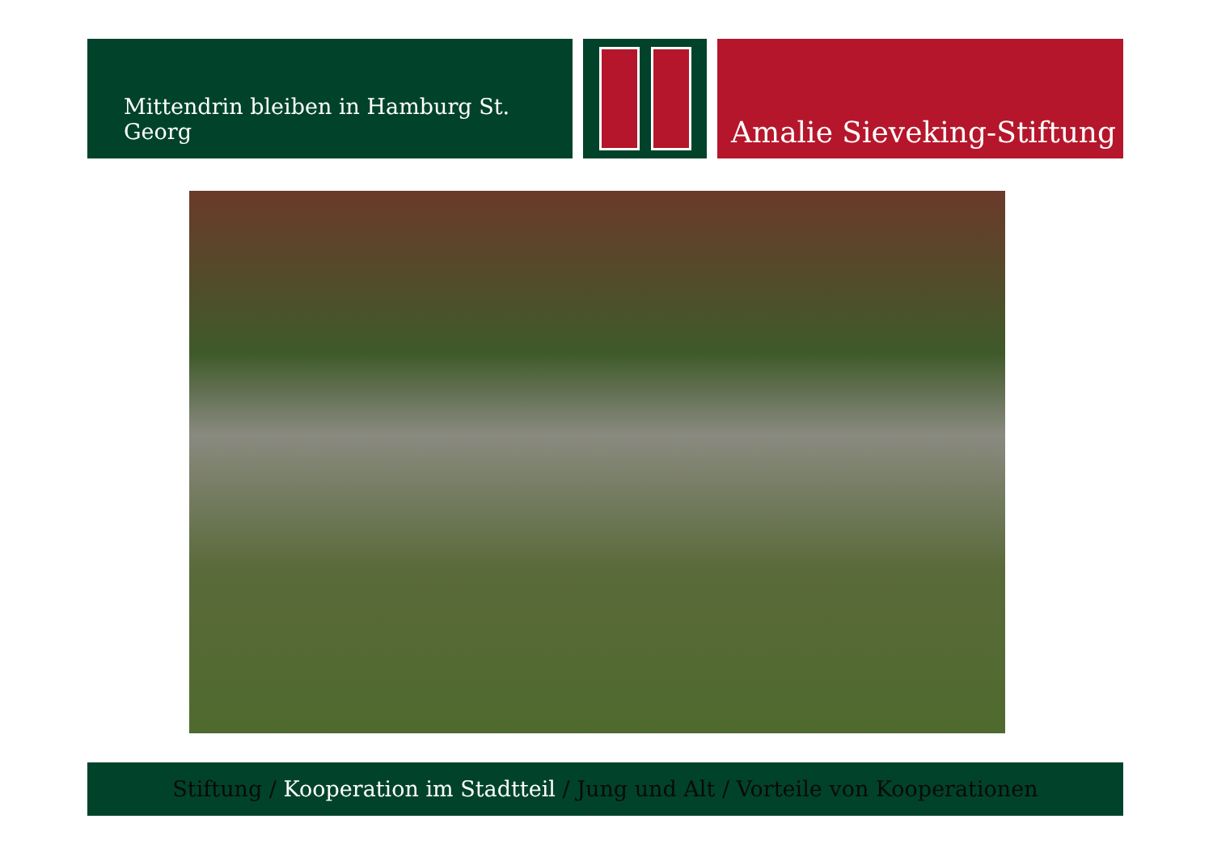Mittendrin bleiben in Hamburg St. Georg
Amalie Sieveking-Stiftung
Stiftung / Kooperation im Stadtteil / Jung und Alt / Vorteile von Kooperationen